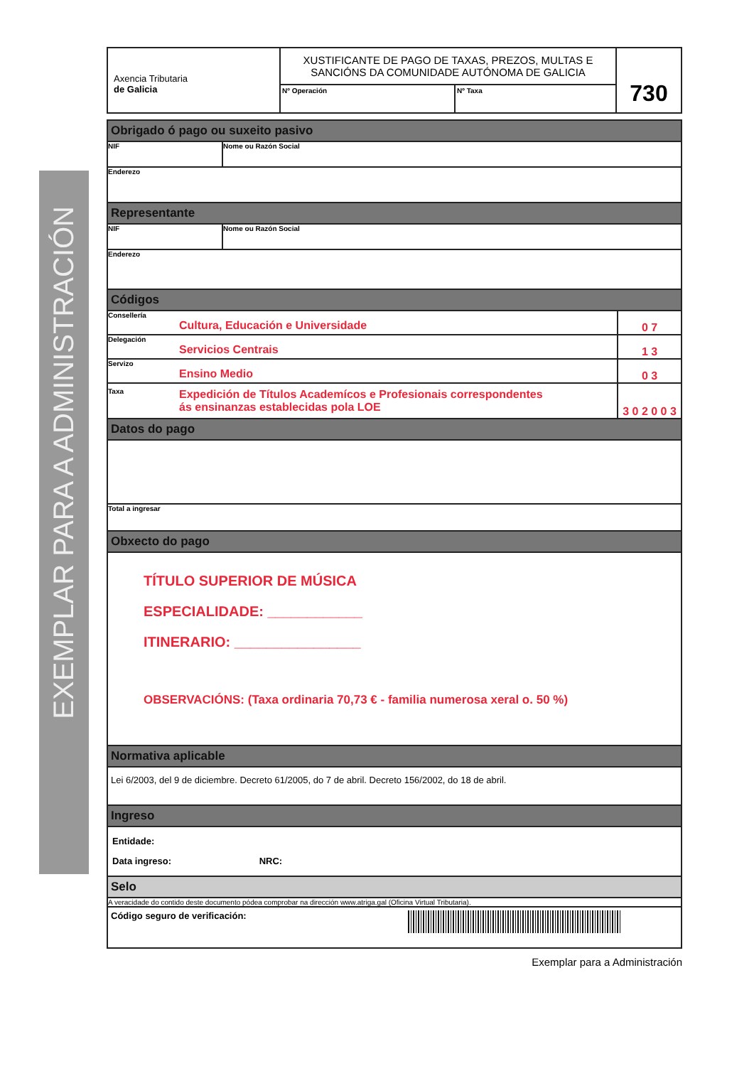EXEMPLAR PARA A ADMINISTRACIÓN
Axencia Tributaria
de Galicia
XUSTIFICANTE DE PAGO DE TAXAS, PREZOS, MULTAS E
SANCIÓNS DA COMUNIDADE AUTÓNOMA DE GALICIA
Nº Operación
Nº Taxa
730
Obrigado ó pago ou suxeito pasivo
NIF Nome ou Razón Social
Enderezo
Representante
NIF Nome ou Razón Social
Enderezo
Códigos
Consellería
Cultura, Educación e Universidade
0 7
Delegación
Servicios Centrais
1 3
Servizo
Ensino Medio
0 3
Taxa
Expedición de Títulos Academícos e Profesionais correspondentes
ás ensinanzas establecidas pola LOE
3 0 2 0 0 3
Datos do pago
Total a ingresar
Obxecto do pago
TÍTULO SUPERIOR DE MÚSICA
ESPECIALIDADE: ____________
ITINERARIO: ________________
OBSERVACIÓNS: (Taxa ordinaria 70,73 € - familia numerosa xeral o. 50 %)
Normativa aplicable
Lei 6/2003, del 9 de diciembre. Decreto 61/2005, do 7 de abril. Decreto 156/2002, do 18 de abril.
Ingreso
Entidade:
Data ingreso: NRC:
Selo
A veracidade do contido deste documento pódea comprobar na dirección www.atriga.gal (Oficina Virtual Tributaria).
Código seguro de verificación:
Exemplar para a Administración